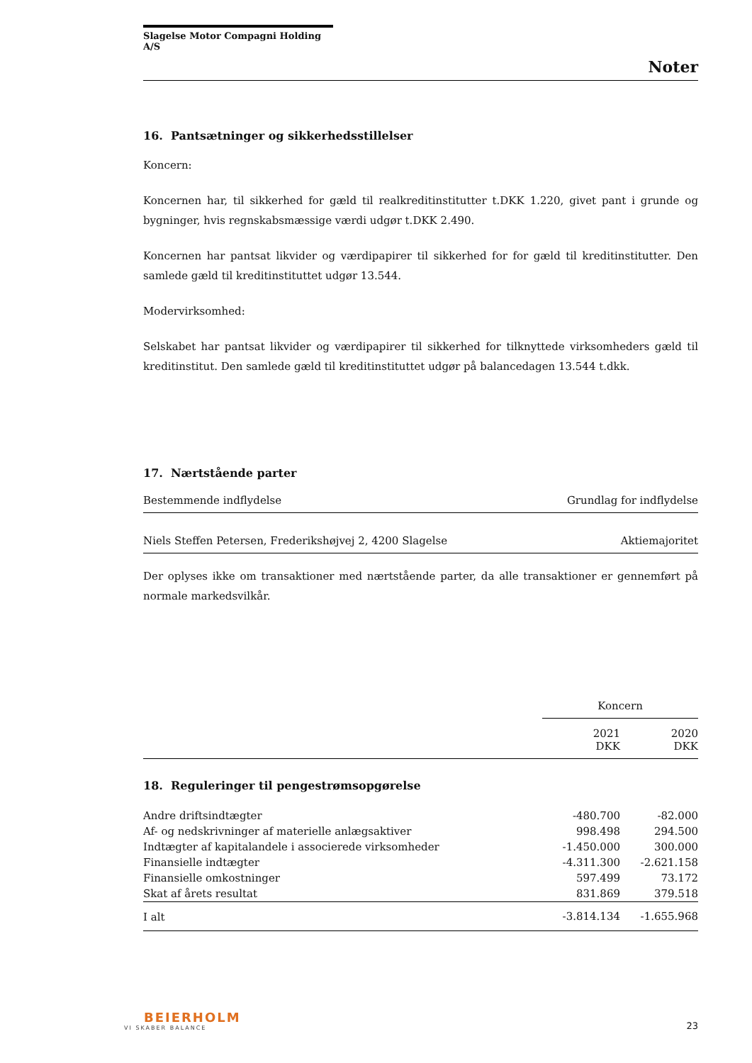Slagelse Motor Compagni Holding A/S
Noter
16. Pantsætninger og sikkerhedsstillelser
Koncern:
Koncernen har, til sikkerhed for gæld til realkreditinstitutter t.DKK 1.220, givet pant i grunde og bygninger, hvis regnskabsmæssige værdi udgør t.DKK 2.490.
Koncernen har pantsat likvider og værdipapirer til sikkerhed for for gæld til kreditinstitutter. Den samlede gæld til kreditinstituttet udgør 13.544.
Modervirksomhed:
Selskabet har pantsat likvider og værdipapirer til sikkerhed for tilknyttede virksomheders gæld til kreditinstitut. Den samlede gæld til kreditinstituttet udgør på balancedagen 13.544 t.dkk.
17. Nærtstående parter
| Bestemmende indflydelse | Grundlag for indflydelse |
| --- | --- |
| Niels Steffen Petersen, Frederikshøjvej 2, 4200 Slagelse | Aktiemajoritet |
Der oplyses ikke om transaktioner med nærtstående parter, da alle transaktioner er gennemført på normale markedsvilkår.
| | Koncern | |
| | 2021 DKK | 2020 DKK |
18. Reguleringer til pengestrømsopgørelse
| Andre driftsindtægter | -480.700 | -82.000 |
| Af- og nedskrivninger af materielle anlægsaktiver | 998.498 | 294.500 |
| Indtægter af kapitalandele i associerede virksomheder | -1.450.000 | 300.000 |
| Finansielle indtægter | -4.311.300 | -2.621.158 |
| Finansielle omkostninger | 597.499 | 73.172 |
| Skat af årets resultat | 831.869 | 379.518 |
| I alt | -3.814.134 | -1.655.968 |
BEIERHOLM
VI SKABER BALANCE
23